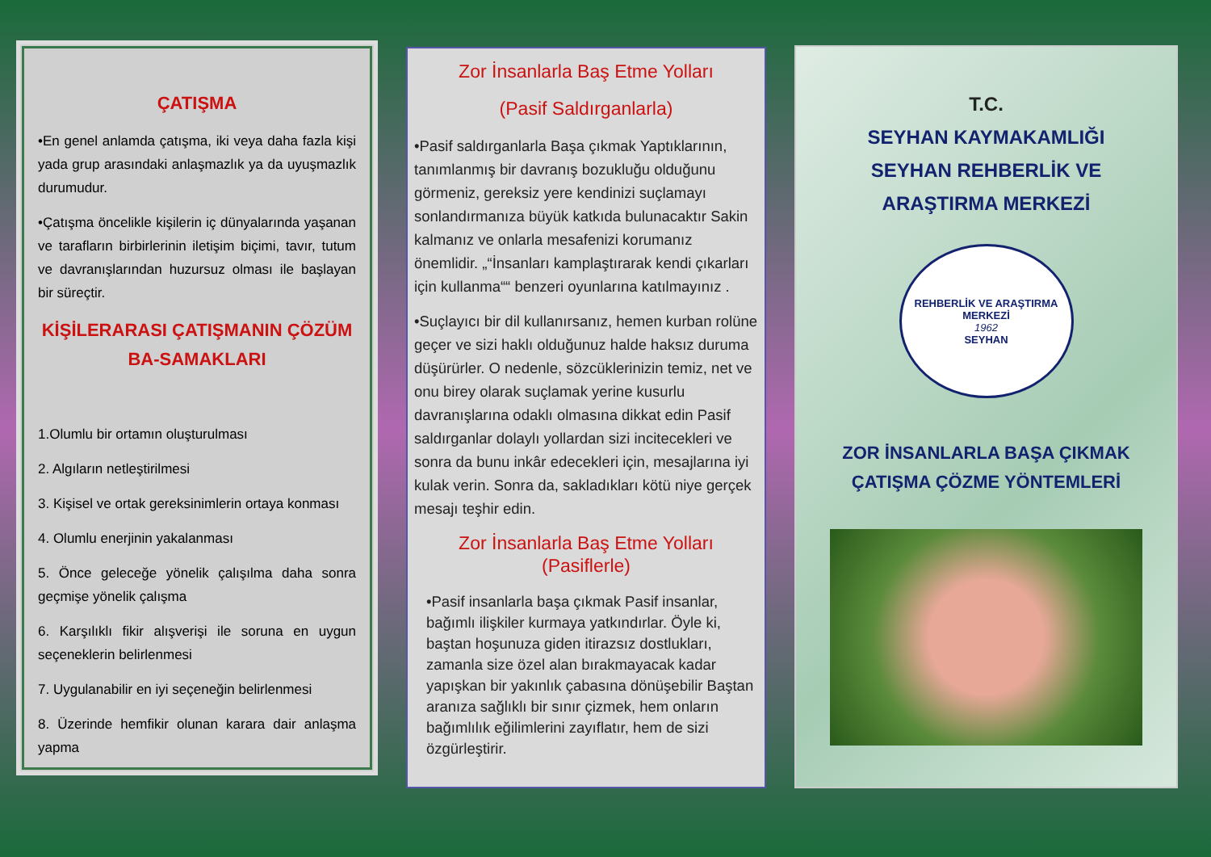ÇATIŞMA
•En genel anlamda çatışma, iki veya daha fazla kişi yada grup arasındaki anlaşmazlık ya da uyuşmazlık durumudur.
•Çatışma öncelikle kişilerin iç dünyalarında yaşanan ve tarafların birbirlerinin iletişim biçimi, tavır, tutum ve davranışlarından huzursuz olması ile başlayan bir süreçtir.
KİŞİLERARASI ÇATIŞMANIN ÇÖZÜM BA-SAMAKLARI
1.Olumlu bir ortamın oluşturulması
2. Algıların netleştirilmesi
3. Kişisel ve ortak gereksinimlerin ortaya konması
4. Olumlu enerjinin yakalanması
5. Önce geleceğe yönelik çalışılma daha sonra geçmişe yönelik çalışma
6. Karşılıklı fikir alışverişi ile soruna en uygun seçeneklerin belirlenmesi
7. Uygulanabilir en iyi seçeneğin belirlenmesi
8. Üzerinde hemfikir olunan karara dair anlaşma yapma
Zor İnsanlarla Baş Etme Yolları
(Pasif Saldırganlarla)
•Pasif saldırganlarla Başa çıkmak Yaptıklarının, tanımlanmış bir davranış bozukluğu olduğunu görmeniz, gereksiz yere kendinizi suçlamayı sonlandırmanıza büyük katkıda bulunacaktır Sakin kalmanız ve onlarla mesafenizi korumanız önemlidir. „“İnsanları kamplaştırarak kendi çıkarları için kullanma““ benzeri oyunlarına katılmayınız .
•Suçlayıcı bir dil kullanırsanız, hemen kurban rolüne geçer ve sizi haklı olduğunuz halde haksız duruma düşürürler. O nedenle, sözcüklerinizin temiz, net ve onu birey olarak suçlamak yerine kusurlu davranışlarına odaklı olmasına dikkat edin Pasif saldırganlar dolaylı yollardan sizi incitecekleri ve sonra da bunu inkâr edecekleri için, mesajlarına iyi kulak verin. Sonra da, sakladıkları kötü niye gerçek mesajı teşhir edin.
Zor İnsanlarla Baş Etme Yolları (Pasiflerle)
•Pasif insanlarla başa çıkmak Pasif insanlar, bağımlı ilişkiler kurmaya yatkındırlar. Öyle ki, baştan hoşunuza giden itirazsız dostlukları, zamanla size özel alan bırakmayacak kadar yapışkan bir yakınlık çabasına dönüşebilir Baştan aranıza sağlıklı bir sınır çizmek, hem onların bağımlılık eğilimlerini zayıflatır, hem de sizi özgürleştirir.
T.C.
SEYHAN KAYMAKAMLIĞI
SEYHAN REHBERLİK VE
ARAŞTIRMA MERKEZİ
REHBERLİK VE ARAŞTIRMA MERKEZİ
1962
SEYHAN
ZOR İNSANLARLA BAŞA ÇIKMAK
ÇATIŞMA ÇÖZME YÖNTEMLERİ